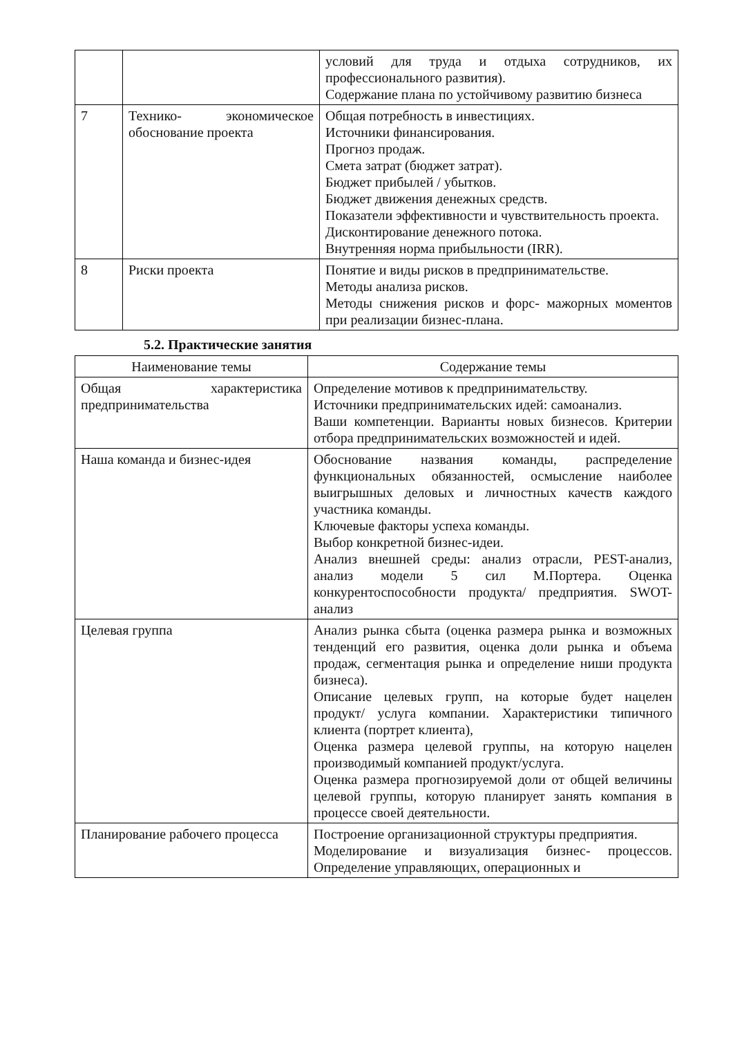| | | условий для труда и отдыха сотрудников, их профессионального развития). Содержание плана по устойчивому развитию бизнеса |
| 7 | Технико- экономическое обоснование проекта | Общая потребность в инвестициях. Источники финансирования. Прогноз продаж. Смета затрат (бюджет затрат). Бюджет прибылей / убытков. Бюджет движения денежных средств. Показатели эффективности и чувствительность проекта. Дисконтирование денежного потока. Внутренняя норма прибыльности (IRR). |
| 8 | Риски проекта | Понятие и виды рисков в предпринимательстве. Методы анализа рисков. Методы снижения рисков и форс- мажорных моментов при реализации бизнес-плана. |
5.2. Практические занятия
| Наименование темы | Содержание темы |
| --- | --- |
| Общая характеристика предпринимательства | Определение мотивов к предпринимательству. Источники предпринимательских идей: самоанализ. Ваши компетенции. Варианты новых бизнесов. Критерии отбора предпринимательских возможностей и идей. |
| Наша команда и бизнес-идея | Обоснование названия команды, распределение функциональных обязанностей, осмысление наиболее выигрышных деловых и личностных качеств каждого участника команды. Ключевые факторы успеха команды. Выбор конкретной бизнес-идеи. Анализ внешней среды: анализ отрасли, PEST-анализ, анализ модели 5 сил М.Портера. Оценка конкурентоспособности продукта/ предприятия. SWOT-анализ |
| Целевая группа | Анализ рынка сбыта (оценка размера рынка и возможных тенденций его развития, оценка доли рынка и объема продаж, сегментация рынка и определение ниши продукта бизнеса). Описание целевых групп, на которые будет нацелен продукт/ услуга компании. Характеристики типичного клиента (портрет клиента), Оценка размера целевой группы, на которую нацелен производимый компанией продукт/услуга. Оценка размера прогнозируемой доли от общей величины целевой группы, которую планирует занять компания в процессе своей деятельности. |
| Планирование рабочего процесса | Построение организационной структуры предприятия. Моделирование и визуализация бизнес- процессов. Определение управляющих, операционных и |